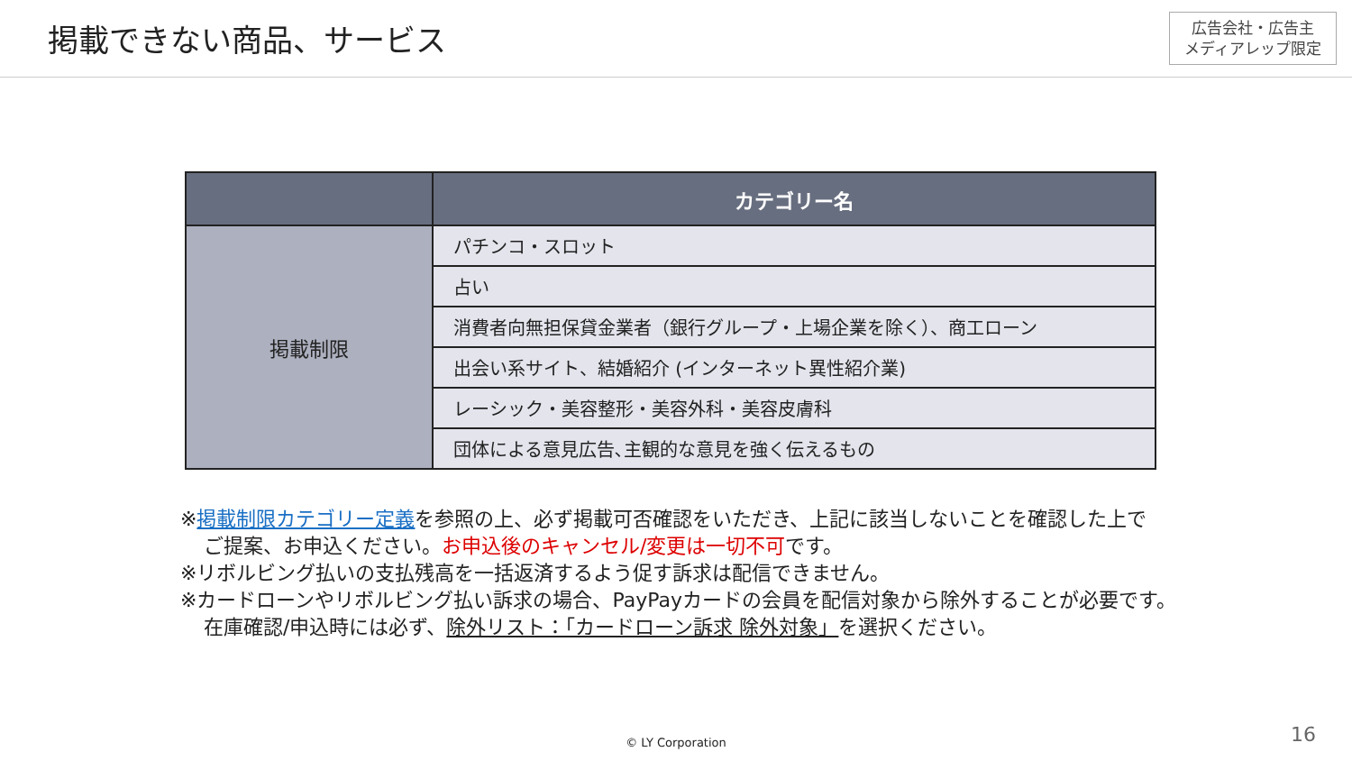掲載できない商品、サービス
広告会社・広告主
メディアレップ限定
| | カテゴリー名 |
| --- | --- |
| 掲載制限 | パチンコ・スロット |
| | 占い |
| | 消費者向無担保貸金業者（銀行グループ・上場企業を除く）、商工ローン |
| | 出会い系サイト、結婚紹介 (インターネット異性紹介業) |
| | レーシック・美容整形・美容外科・美容皮膚科 |
| | 団体による意見広告､主観的な意見を強く伝えるもの |
※掲載制限カテゴリー定義を参照の上、必ず掲載可否確認をいただき、上記に該当しないことを確認した上で
ご提案、お申込ください。お申込後のキャンセル/変更は一切不可です。
※リボルビング払いの支払残高を一括返済するよう促す訴求は配信できません。
※カードローンやリボルビング払い訴求の場合、PayPayカードの会員を配信対象から除外することが必要です。
在庫確認/申込時には必ず、除外リスト：「カードローン訴求 除外対象」を選択ください。
© LY Corporation 16